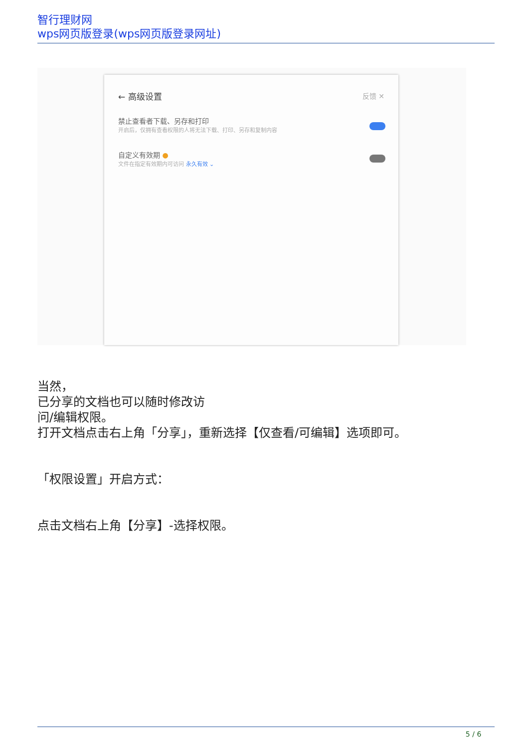智行理财网
wps网页版登录(wps网页版登录网址)
← 高级设置 反馈 ✕
禁止查看者下载、另存和打印
开启后，仅拥有查看权限的人将无法下载、打印、另存和复制内容
自定义有效期 ●
文件在指定有效期内可访问 永久有效 ⌄
当然，
已分享的文档也可以随时修改访
问/编辑权限。
打开文档点击右上角「分享」，重新选择【仅查看/可编辑】选项即可。
「权限设置」开启方式：
点击文档右上角【分享】-选择权限。
5 / 6